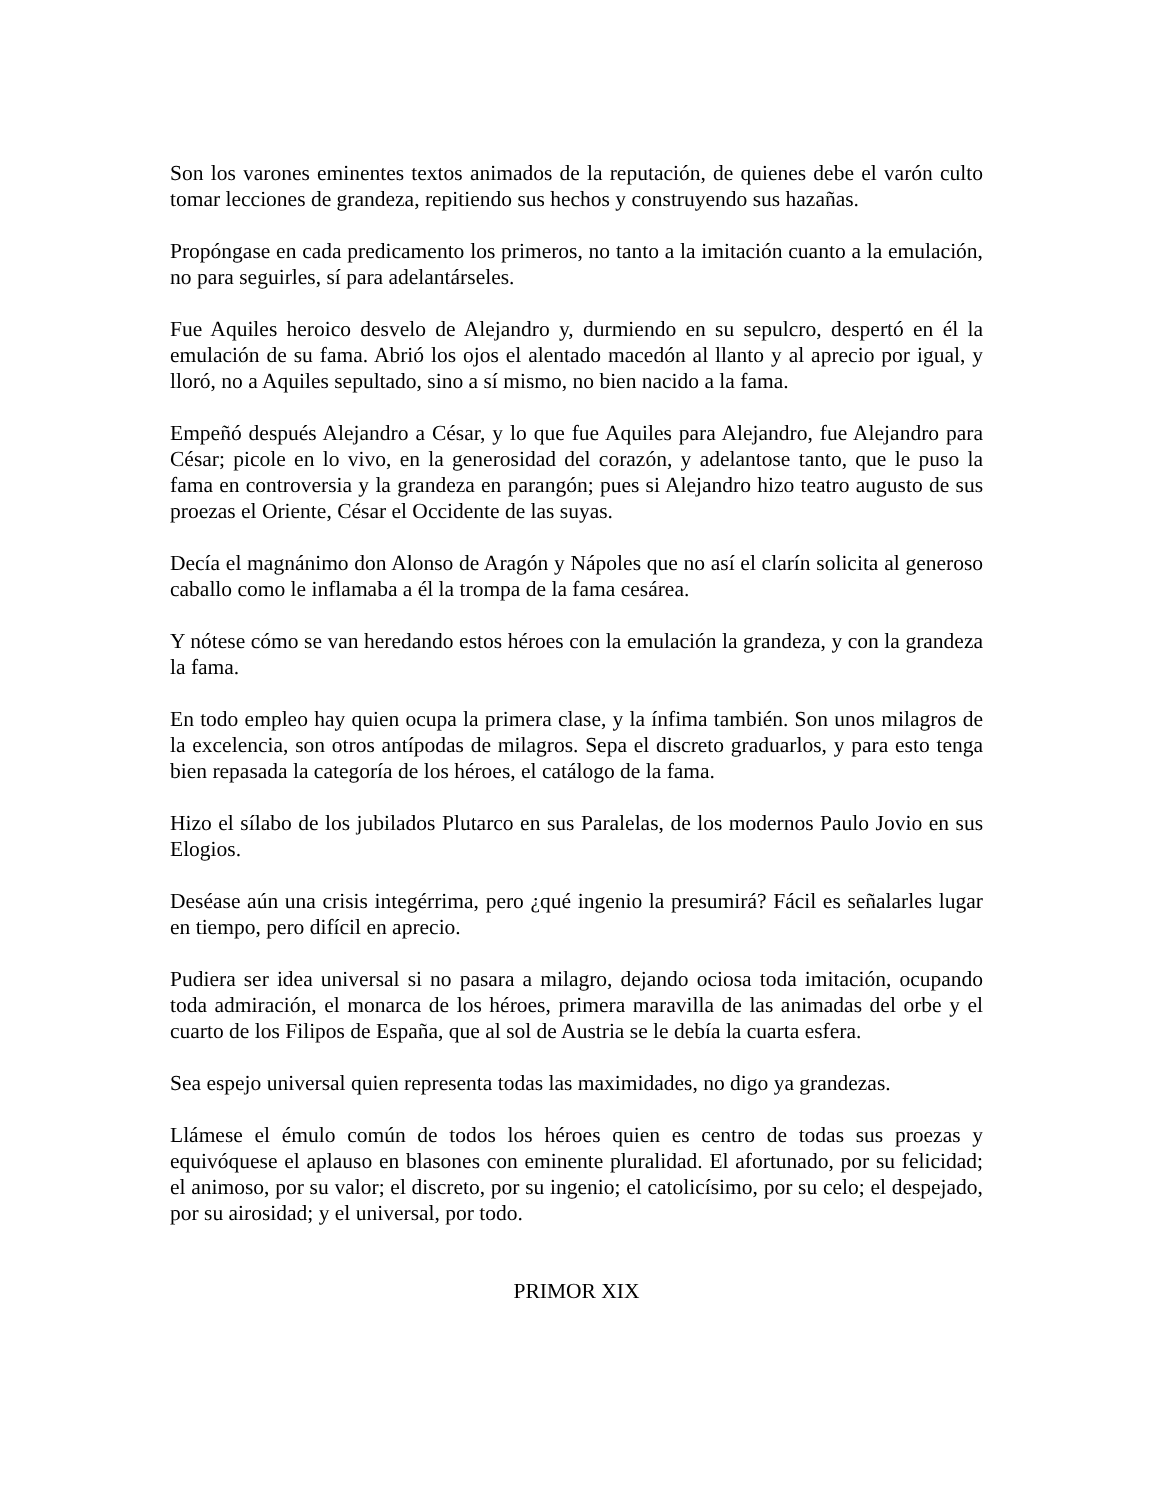Son los varones eminentes textos animados de la reputación, de quienes debe el varón culto tomar lecciones de grandeza, repitiendo sus hechos y construyendo sus hazañas.
Propóngase en cada predicamento los primeros, no tanto a la imitación cuanto a la emulación, no para seguirles, sí para adelantárseles.
Fue Aquiles heroico desvelo de Alejandro y, durmiendo en su sepulcro, despertó en él la emulación de su fama. Abrió los ojos el alentado macedón al llanto y al aprecio por igual, y lloró, no a Aquiles sepultado, sino a sí mismo, no bien nacido a la fama.
Empeñó después Alejandro a César, y lo que fue Aquiles para Alejandro, fue Alejandro para César; picole en lo vivo, en la generosidad del corazón, y adelantose tanto, que le puso la fama en controversia y la grandeza en parangón; pues si Alejandro hizo teatro augusto de sus proezas el Oriente, César el Occidente de las suyas.
Decía el magnánimo don Alonso de Aragón y Nápoles que no así el clarín solicita al generoso caballo como le inflamaba a él la trompa de la fama cesárea.
Y nótese cómo se van heredando estos héroes con la emulación la grandeza, y con la grandeza la fama.
En todo empleo hay quien ocupa la primera clase, y la ínfima también. Son unos milagros de la excelencia, son otros antípodas de milagros. Sepa el discreto graduarlos, y para esto tenga bien repasada la categoría de los héroes, el catálogo de la fama.
Hizo el sílabo de los jubilados Plutarco en sus Paralelas, de los modernos Paulo Jovio en sus Elogios.
Deséase aún una crisis integérrima, pero ¿qué ingenio la presumirá? Fácil es señalarles lugar en tiempo, pero difícil en aprecio.
Pudiera ser idea universal si no pasara a milagro, dejando ociosa toda imitación, ocupando toda admiración, el monarca de los héroes, primera maravilla de las animadas del orbe y el cuarto de los Filipos de España, que al sol de Austria se le debía la cuarta esfera.
Sea espejo universal quien representa todas las maximidades, no digo ya grandezas.
Llámese el émulo común de todos los héroes quien es centro de todas sus proezas y equivóquese el aplauso en blasones con eminente pluralidad. El afortunado, por su felicidad; el animoso, por su valor; el discreto, por su ingenio; el catolicísimo, por su celo; el despejado, por su airosidad; y el universal, por todo.
PRIMOR XIX